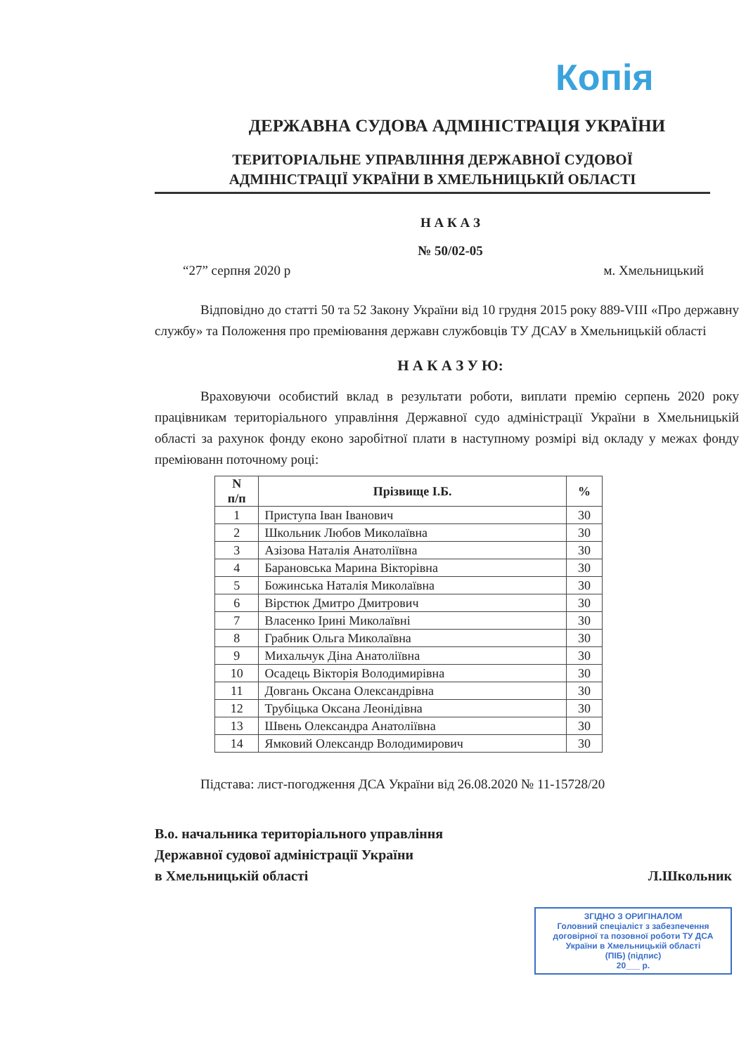Копія
ДЕРЖАВНА СУДОВА АДМІНІСТРАЦІЯ УКРАЇНИ
ТЕРИТОРІАЛЬНЕ УПРАВЛІННЯ ДЕРЖАВНОЇ СУДОВОЇ
АДМІНІСТРАЦІЇ УКРАЇНИ В ХМЕЛЬНИЦЬКІЙ ОБЛАСТІ
Н А К А З
№ 50/02-05
“27” серпня 2020 р м. Хмельницький
Відповідно до статті 50 та 52 Закону України від 10 грудня 2015 року 889-VIII «Про державну службу» та Положення про преміювання державн службовців ТУ ДСАУ в Хмельницькій області
Н А К А З У Ю:
Враховуючи особистий вклад в результати роботи, виплати премію серпень 2020 року працівникам територіального управління Державної судо адміністрації України в Хмельницькій області за рахунок фонду еконо заробітної плати в наступному розмірі від окладу у межах фонду преміюванн поточному році:
| N п/п | Прізвище І.Б. | % |
| --- | --- | --- |
| 1 | Приступа Іван Іванович | 30 |
| 2 | Школьник Любов Миколаївна | 30 |
| 3 | Азізова Наталія Анатоліївна | 30 |
| 4 | Барановська Марина Вікторівна | 30 |
| 5 | Божинська Наталія Миколаївна | 30 |
| 6 | Вірстюк Дмитро Дмитрович | 30 |
| 7 | Власенко Ірині Миколаївні | 30 |
| 8 | Грабник Ольга Миколаївна | 30 |
| 9 | Михальчук Діна Анатоліївна | 30 |
| 10 | Осадець Вікторія Володимирівна | 30 |
| 11 | Довгань Оксана Олександрівна | 30 |
| 12 | Трубіцька Оксана Леонідівна | 30 |
| 13 | Швень Олександра Анатоліївна | 30 |
| 14 | Ямковий Олександр Володимирович | 30 |
Підстава: лист-погодження ДСА України від 26.08.2020 № 11-15728/20
В.о. начальника територіального управління
Державної судової адміністрації України
в Хмельницькій області
Л.Школьник
ЗГІДНО З ОРИГІНАЛОМ
Головний спеціаліст з забезпечення договірної та позовної роботи ТУ ДСА України в Хмельницькій області
(ПІБ) (підпис)
20___ р.